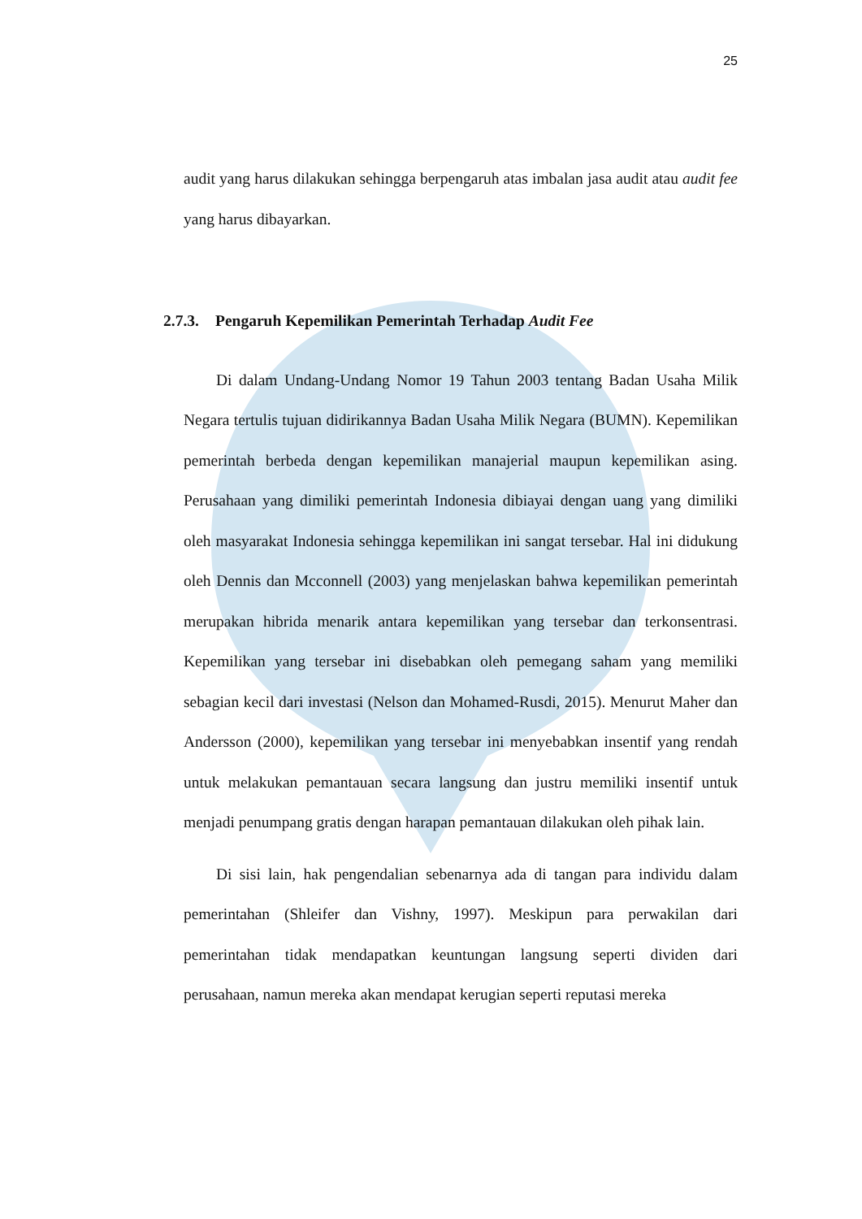25
audit yang harus dilakukan sehingga berpengaruh atas imbalan jasa audit atau audit fee yang harus dibayarkan.
2.7.3. Pengaruh Kepemilikan Pemerintah Terhadap Audit Fee
Di dalam Undang-Undang Nomor 19 Tahun 2003 tentang Badan Usaha Milik Negara tertulis tujuan didirikannya Badan Usaha Milik Negara (BUMN). Kepemilikan pemerintah berbeda dengan kepemilikan manajerial maupun kepemilikan asing. Perusahaan yang dimiliki pemerintah Indonesia dibiayai dengan uang yang dimiliki oleh masyarakat Indonesia sehingga kepemilikan ini sangat tersebar. Hal ini didukung oleh Dennis dan Mcconnell (2003) yang menjelaskan bahwa kepemilikan pemerintah merupakan hibrida menarik antara kepemilikan yang tersebar dan terkonsentrasi. Kepemilikan yang tersebar ini disebabkan oleh pemegang saham yang memiliki sebagian kecil dari investasi (Nelson dan Mohamed-Rusdi, 2015). Menurut Maher dan Andersson (2000), kepemilikan yang tersebar ini menyebabkan insentif yang rendah untuk melakukan pemantauan secara langsung dan justru memiliki insentif untuk menjadi penumpang gratis dengan harapan pemantauan dilakukan oleh pihak lain.
Di sisi lain, hak pengendalian sebenarnya ada di tangan para individu dalam pemerintahan (Shleifer dan Vishny, 1997). Meskipun para perwakilan dari pemerintahan tidak mendapatkan keuntungan langsung seperti dividen dari perusahaan, namun mereka akan mendapat kerugian seperti reputasi mereka